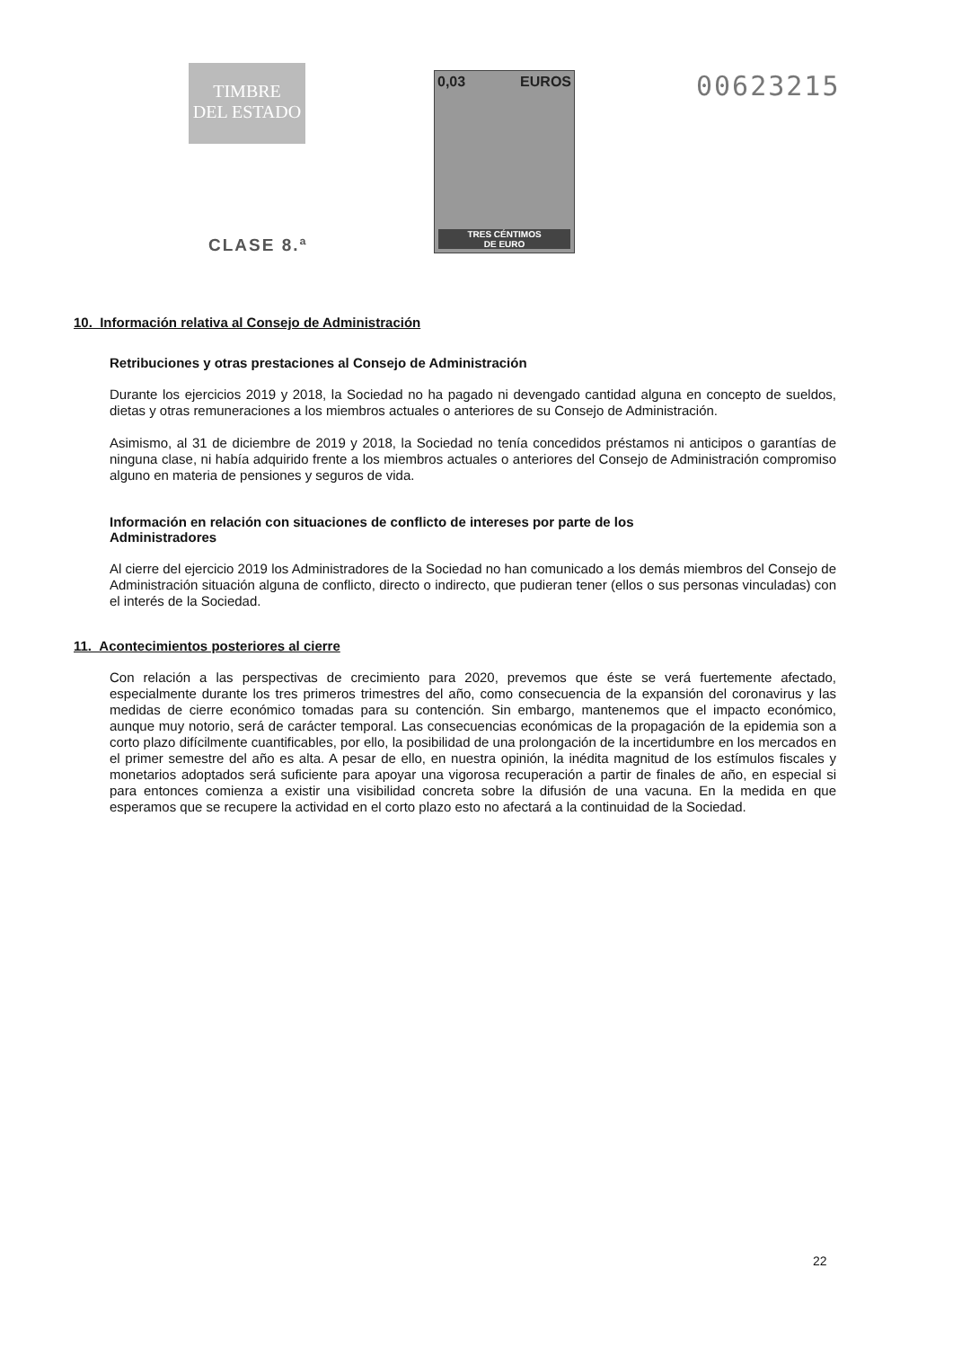TIMBRE
DEL ESTADO
CLASE 8.ª
0,03 EUROS
TRES CÉNTIMOS
DE EURO
00623215
10. Información relativa al Consejo de Administración
Retribuciones y otras prestaciones al Consejo de Administración
Durante los ejercicios 2019 y 2018, la Sociedad no ha pagado ni devengado cantidad alguna en concepto de sueldos, dietas y otras remuneraciones a los miembros actuales o anteriores de su Consejo de Administración.
Asimismo, al 31 de diciembre de 2019 y 2018, la Sociedad no tenía concedidos préstamos ni anticipos o garantías de ninguna clase, ni había adquirido frente a los miembros actuales o anteriores del Consejo de Administración compromiso alguno en materia de pensiones y seguros de vida.
Información en relación con situaciones de conflicto de intereses por parte de los Administradores
Al cierre del ejercicio 2019 los Administradores de la Sociedad no han comunicado a los demás miembros del Consejo de Administración situación alguna de conflicto, directo o indirecto, que pudieran tener (ellos o sus personas vinculadas) con el interés de la Sociedad.
11. Acontecimientos posteriores al cierre
Con relación a las perspectivas de crecimiento para 2020, prevemos que éste se verá fuertemente afectado, especialmente durante los tres primeros trimestres del año, como consecuencia de la expansión del coronavirus y las medidas de cierre económico tomadas para su contención. Sin embargo, mantenemos que el impacto económico, aunque muy notorio, será de carácter temporal. Las consecuencias económicas de la propagación de la epidemia son a corto plazo difícilmente cuantificables, por ello, la posibilidad de una prolongación de la incertidumbre en los mercados en el primer semestre del año es alta. A pesar de ello, en nuestra opinión, la inédita magnitud de los estímulos fiscales y monetarios adoptados será suficiente para apoyar una vigorosa recuperación a partir de finales de año, en especial si para entonces comienza a existir una visibilidad concreta sobre la difusión de una vacuna. En la medida en que esperamos que se recupere la actividad en el corto plazo esto no afectará a la continuidad de la Sociedad.
22